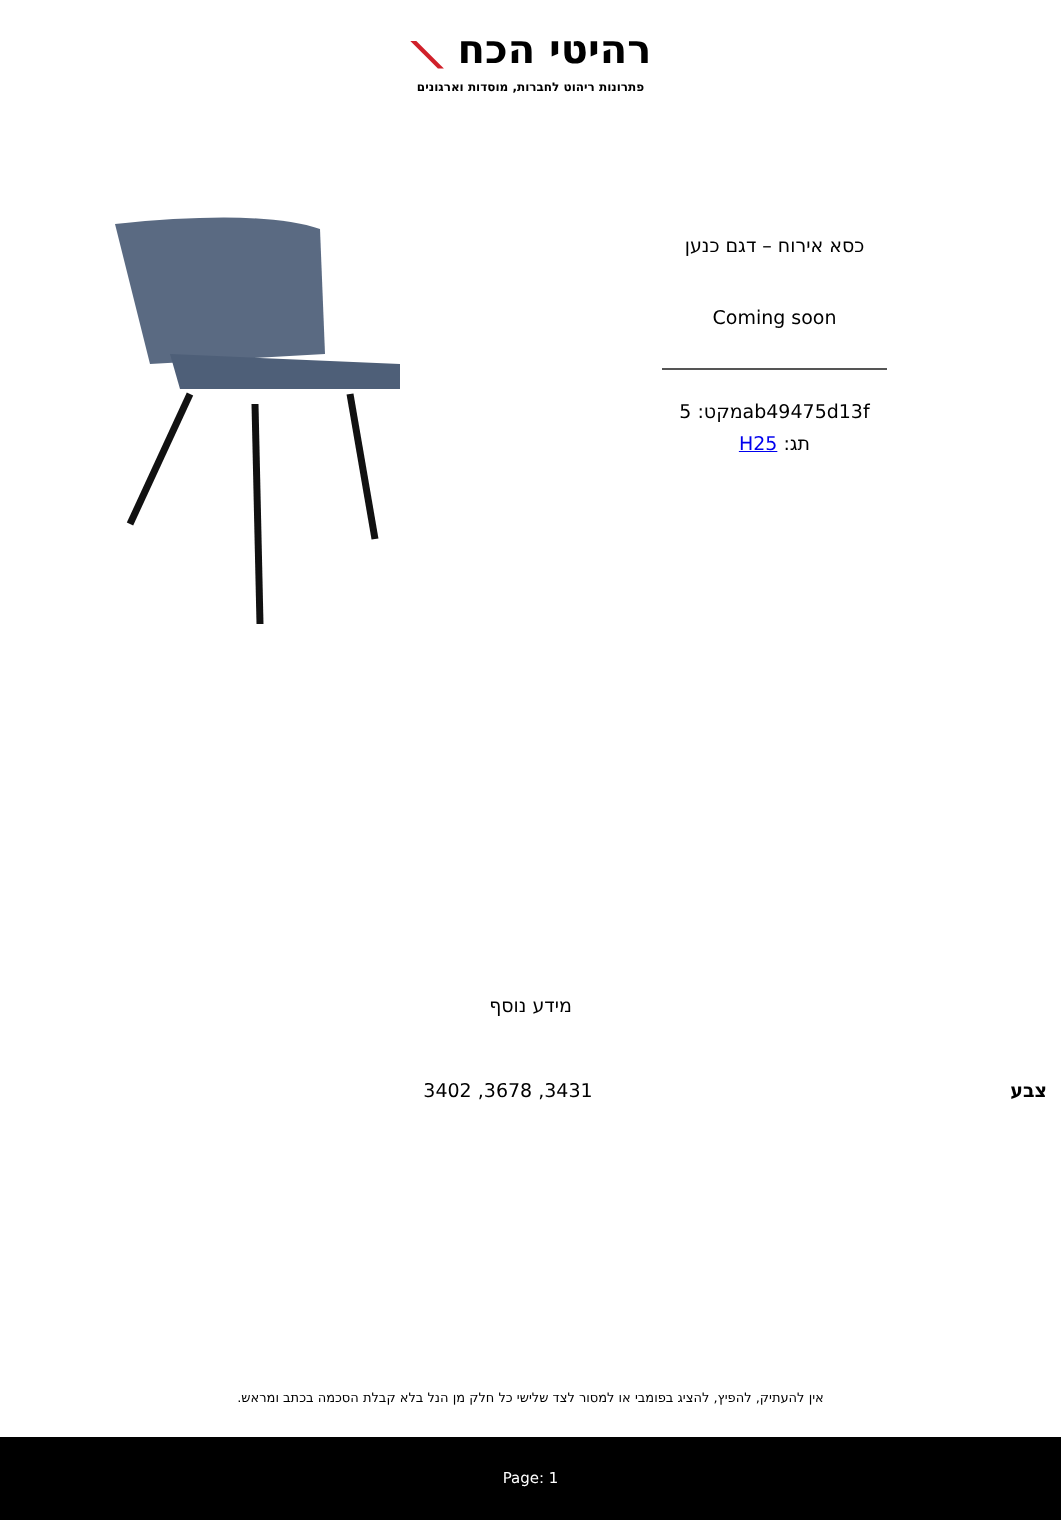רהיטי הכח ⟋
פתרונות ריהוט לחברות, מוסדות וארגונים
כסא אירוח – דגם כנען
Coming soon
מקט: 5ab49475d13f
תג: H25
מידע נוסף
| צבע | 3431, 3678, 3402 |
אין להעתיק, להפיץ, להציג בפומבי או למסור לצד שלישי כל חלק מן הנל בלא קבלת הסכמה בכתב ומראש.
Page: 1